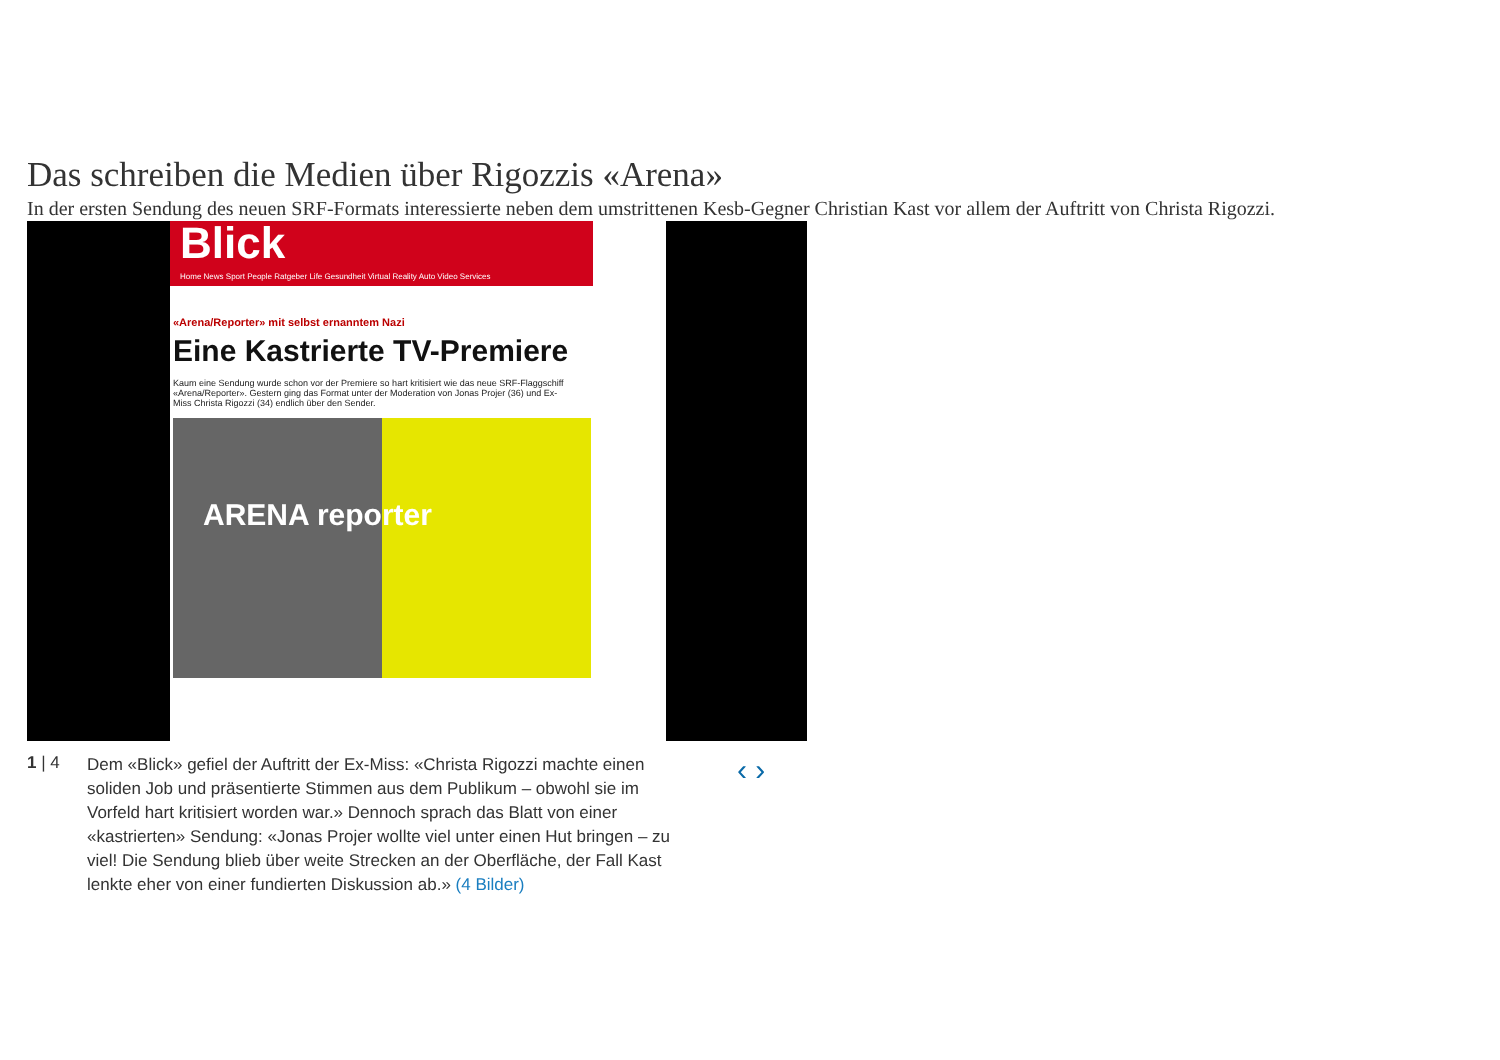Das schreiben die Medien über Rigozzis «Arena»
In der ersten Sendung des neuen SRF-Formats interessierte neben dem umstrittenen Kesb-Gegner Christian Kast vor allem der Auftritt von Christa Rigozzi.
Blick
Home News Sport People Ratgeber Life Gesundheit Virtual Reality Auto Video Services
«Arena/Reporter» mit selbst ernanntem Nazi
Eine Kastrierte TV-Premiere
Kaum eine Sendung wurde schon vor der Premiere so hart kritisiert wie das neue SRF-Flaggschiff «Arena/Reporter». Gestern ging das Format unter der Moderation von Jonas Projer (36) und Ex-Miss Christa Rigozzi (34) endlich über den Sender.
ARENA reporter
1 | 4
Dem «Blick» gefiel der Auftritt der Ex-Miss: «Christa Rigozzi machte einen soliden Job und präsentierte Stimmen aus dem Publikum – obwohl sie im Vorfeld hart kritisiert worden war.» Dennoch sprach das Blatt von einer «kastrierten» Sendung: «Jonas Projer wollte viel unter einen Hut bringen – zu viel! Die Sendung blieb über weite Strecken an der Oberfläche, der Fall Kast lenkte eher von einer fundierten Diskussion ab.» (4 Bilder)
‹ ›